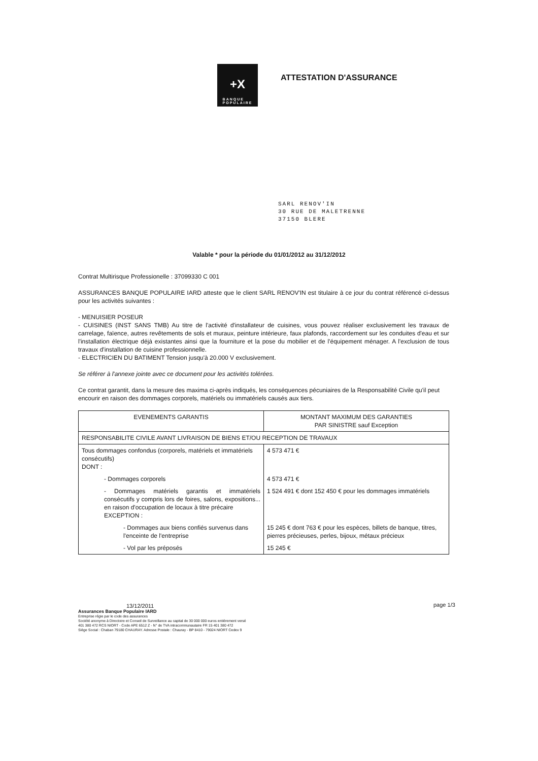+X
BANQUE
POPULAIRE
ATTESTATION D'ASSURANCE
SARL RENOV'IN
30 RUE DE MALETRENNE
37150 BLERE
Valable * pour la période du 01/01/2012 au 31/12/2012
Contrat Multirisque Professionelle : 37099330 C 001
ASSURANCES BANQUE POPULAIRE IARD atteste que le client SARL RENOV'IN est titulaire à ce jour du contrat référencé ci-dessus pour les activités suivantes :
- MENUISIER POSEUR
- CUISINES (INST SANS TMB) Au titre de l'activité d'installateur de cuisines, vous pouvez réaliser exclusivement les travaux de carrelage, faïence, autres revêtements de sols et muraux, peinture intérieure, faux plafonds, raccordement sur les conduites d'eau et sur l'installation électrique déjà existantes ainsi que la fourniture et la pose du mobilier et de l'équipement ménager. A l'exclusion de tous travaux d'installation de cuisine professionnelle.
- ELECTRICIEN DU BATIMENT Tension jusqu'à 20.000 V exclusivement.
Se référer à l'annexe jointe avec ce document pour les activités tolérées.
Ce contrat garantit, dans la mesure des maxima ci-après indiqués, les conséquences pécuniaires de la Responsabilité Civile qu'il peut encourir en raison des dommages corporels, matériels ou immatériels causés aux tiers.
| EVENEMENTS GARANTIS | MONTANT MAXIMUM DES GARANTIES PAR SINISTRE sauf Exception |
| --- | --- |
| RESPONSABILITE CIVILE AVANT LIVRAISON DE BIENS ET/OU RECEPTION DE TRAVAUX | |
| Tous dommages confondus (corporels, matériels et immatériels consécutifs) DONT : | 4 573 471 € |
| - Dommages corporels | 4 573 471 € |
| - Dommages matériels garantis et immatériels consécutifs y compris lors de foires, salons, expositions... en raison d'occupation de locaux à titre précaire EXCEPTION : | 1 524 491 € dont 152 450 € pour les dommages immatériels |
| - Dommages aux biens confiés survenus dans l'enceinte de l'entreprise | 15 245 € dont 763 € pour les espèces, billets de banque, titres, pierres précieuses, perles, bijoux, métaux précieux |
| - Vol par les préposés | 15 245 € |
13/12/2011
Assurances Banque Populaire IARD
Entreprise régie par le code des assurances
Société anonyme à Directoire et Conseil de Surveillance au capital de 30 000 000 euros entièrement versé
401 380 472 RCS NIORT - Code APE 6512 Z - N° de TVA intracommunautaire FR 15 401 380 472
Siège Social : Chaban 79180 CHAURAY. Adresse Postale : Chauray - BP 8410 - 79024 NIORT Cedex 9
page 1/3